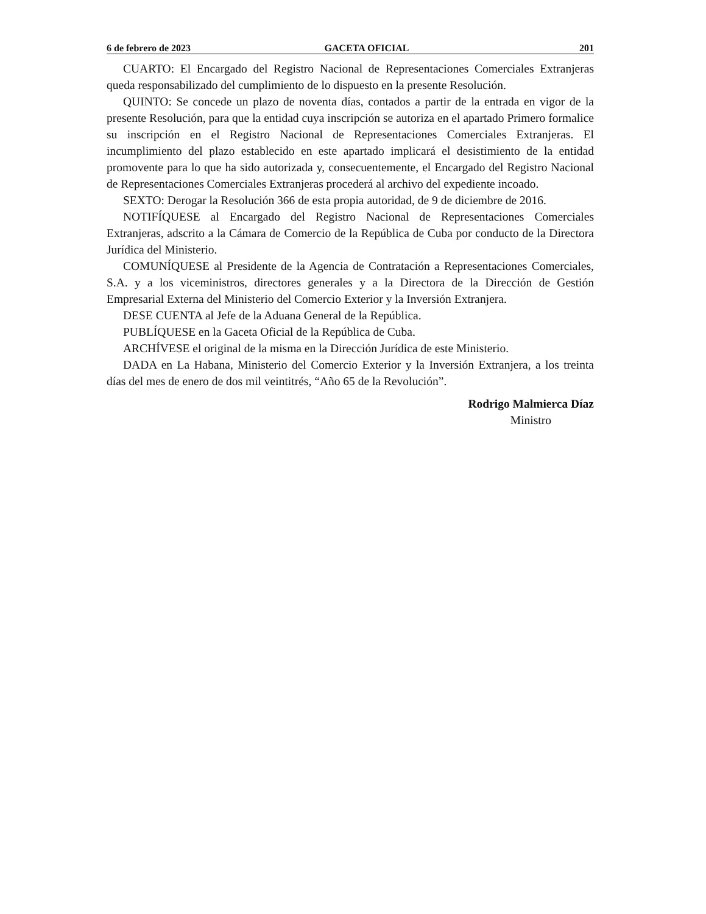6 de febrero de 2023 GACETA OFICIAL 201
CUARTO: El Encargado del Registro Nacional de Representaciones Comerciales Extranjeras queda responsabilizado del cumplimiento de lo dispuesto en la presente Resolución.
QUINTO: Se concede un plazo de noventa días, contados a partir de la entrada en vigor de la presente Resolución, para que la entidad cuya inscripción se autoriza en el apartado Primero formalice su inscripción en el Registro Nacional de Representaciones Comerciales Extranjeras. El incumplimiento del plazo establecido en este apartado implicará el desistimiento de la entidad promovente para lo que ha sido autorizada y, consecuentemente, el Encargado del Registro Nacional de Representaciones Comerciales Extranjeras procederá al archivo del expediente incoado.
SEXTO: Derogar la Resolución 366 de esta propia autoridad, de 9 de diciembre de 2016.
NOTIFÍQUESE al Encargado del Registro Nacional de Representaciones Comerciales Extranjeras, adscrito a la Cámara de Comercio de la República de Cuba por conducto de la Directora Jurídica del Ministerio.
COMUNÍQUESE al Presidente de la Agencia de Contratación a Representaciones Comerciales, S.A. y a los viceministros, directores generales y a la Directora de la Dirección de Gestión Empresarial Externa del Ministerio del Comercio Exterior y la Inversión Extranjera.
DESE CUENTA al Jefe de la Aduana General de la República.
PUBLÍQUESE en la Gaceta Oficial de la República de Cuba.
ARCHÍVESE el original de la misma en la Dirección Jurídica de este Ministerio.
DADA en La Habana, Ministerio del Comercio Exterior y la Inversión Extranjera, a los treinta días del mes de enero de dos mil veintitrés, “Año 65 de la Revolución”.
Rodrigo Malmierca Díaz
Ministro